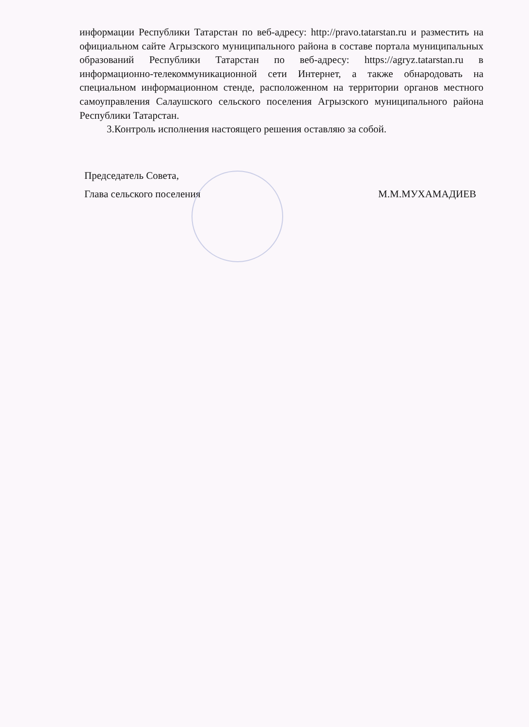информации Республики Татарстан по веб-адресу: http://pravo.tatarstan.ru и разместить на официальном сайте Агрызского муниципального района в составе портала муниципальных образований Республики Татарстан по веб-адресу: https://agryz.tatarstan.ru в информационно-телекоммуникационной сети Интернет, а также обнародовать на специальном информационном стенде, расположенном на территории органов местного самоуправления Салаушского сельского поселения Агрызского муниципального района Республики Татарстан.
3.Контроль исполнения настоящего решения оставляю за собой.
Председатель Совета,
Глава сельского поселения
М.М.МУХАМАДИЕВ